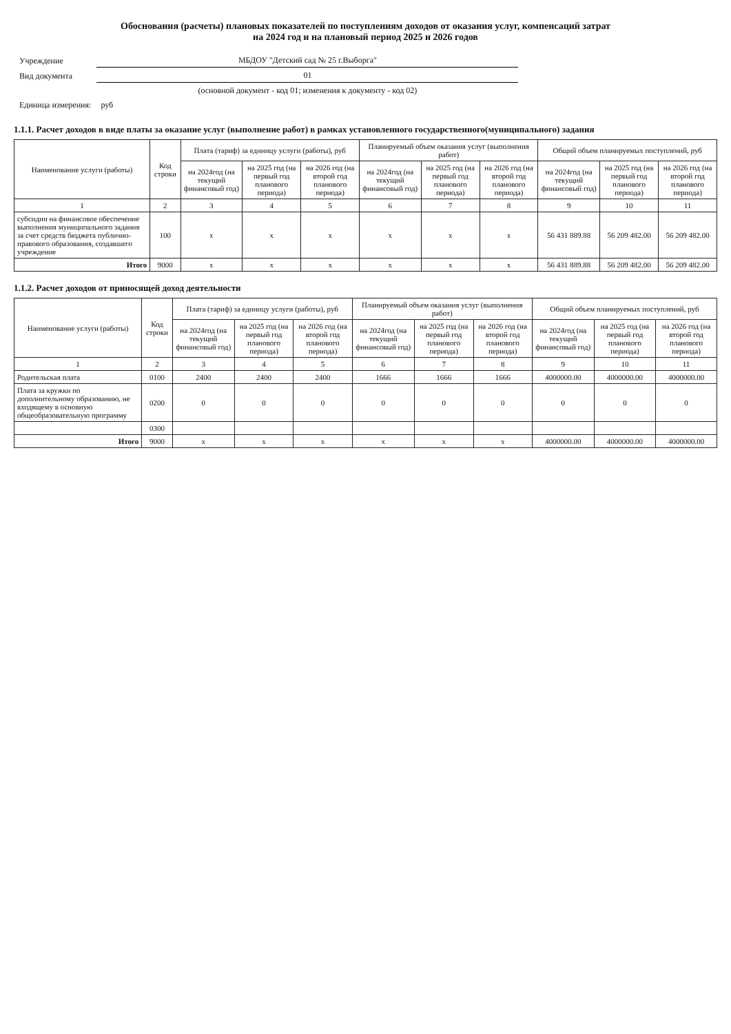Обоснования (расчеты) плановых показателей по поступлениям доходов от оказания услуг, компенсаций затрат
на 2024 год и на плановый период 2025 и 2026 годов
| Учреждение | МБДОУ "Детский сад № 25 г.Выборга" |
| Вид документа | 01 |
| | (основной документ - код 01; изменения к документу - код 02) |
| Единица измерения: | руб |
1.1.1. Расчет доходов в виде платы за оказание услуг (выполнение работ) в рамках установленного государственного(муниципального) задания
| Наименование услуги (работы) | Код строки | Плата (тариф) за единицу услуги (работы), руб | | | Планируемый объем оказания услуг (выполнения работ) | | | Общий объем планируемых поступлений, руб | | |
| --- | --- | --- | --- | --- | --- | --- | --- | --- | --- | --- |
| | | на 2024год (на текущий финансовый год) | на 2025 год (на первый год планового периода) | на 2026 год (на второй год планового периода) | на 2024год (на текущий финансовый год) | на 2025 год (на первый год планового периода) | на 2026 год (на второй год планового периода) | на 2024год (на текущий финансовый год) | на 2025 год (на первый год планового периода) | на 2026 год (на второй год планового периода) |
| 1 | 2 | 3 | 4 | 5 | 6 | 7 | 8 | 9 | 10 | 11 |
| субсидии на финансовое обеспечение выполнения муниципального задания за счет средств бюджета публично-правового образования, создавшего учреждение | 100 | x | x | x | x | x | x | 56 431 889.88 | 56 209 482.00 | 56 209 482.00 |
| Итого | 9000 | x | x | x | x | x | x | 56 431 889.88 | 56 209 482.00 | 56 209 482.00 |
1.1.2. Расчет доходов от приносящей доход деятельности
| Наименование услуги (работы) | Код строки | Плата (тариф) за единицу услуги (работы), руб | | | Планируемый объем оказания услуг (выполнения работ) | | | Общий объем планируемых поступлений, руб | | |
| --- | --- | --- | --- | --- | --- | --- | --- | --- | --- | --- |
| | | на 2024год (на текущий финансовый год) | на 2025 год (на первый год планового периода) | на 2026 год (на второй год планового периода) | на 2024год (на текущий финансовый год) | на 2025 год (на первый год планового периода) | на 2026 год (на второй год планового периода) | на 2024год (на текущий финансовый год) | на 2025 год (на первый год планового периода) | на 2026 год (на второй год планового периода) |
| 1 | 2 | 3 | 4 | 5 | 6 | 7 | 8 | 9 | 10 | 11 |
| Родительская плата | 0100 | 2400 | 2400 | 2400 | 1666 | 1666 | 1666 | 4000000.00 | 4000000.00 | 4000000.00 |
| Плата за кружки по дополнительному образованию, не входящему в основную общеобразовательную программу | 0200 | 0 | 0 | 0 | 0 | 0 | 0 | 0 | 0 | 0 |
| | 0300 | | | | | | | | | |
| Итого | 9000 | x | x | x | x | x | x | 4000000.00 | 4000000.00 | 4000000.00 |